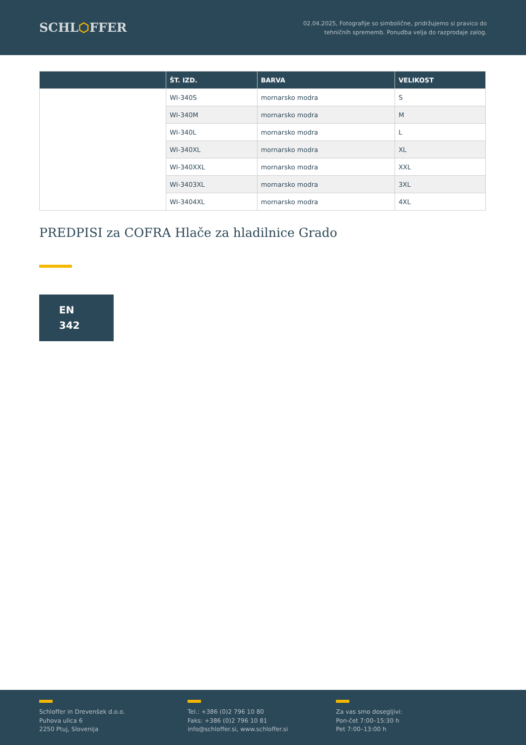SCHL⬡FFER
02.04.2025, Fotografije so simbolične, pridržujemo si pravico do
tehničnih sprememb. Ponudba velja do razprodaje zalog.
| | ŠT. IZD. | BARVA | VELIKOST |
| --- | --- | --- | --- |
| | WI-340S | mornarsko modra | S |
| | WI-340M | mornarsko modra | M |
| | WI-340L | mornarsko modra | L |
| | WI-340XL | mornarsko modra | XL |
| | WI-340XXL | mornarsko modra | XXL |
| | WI-3403XL | mornarsko modra | 3XL |
| | WI-3404XL | mornarsko modra | 4XL |
PREDPISI za COFRA Hlače za hladilnice Grado
EN
342
Schloffer in Drevenšek d.o.o.
Puhova ulica 6
2250 Ptuj, Slovenija
Tel.: +386 (0)2 796 10 80
Faks: +386 (0)2 796 10 81
info@schloffer.si, www.schloffer.si
Za vas smo dosegljivi:
Pon-čet 7:00–15:30 h
Pet 7:00–13:00 h